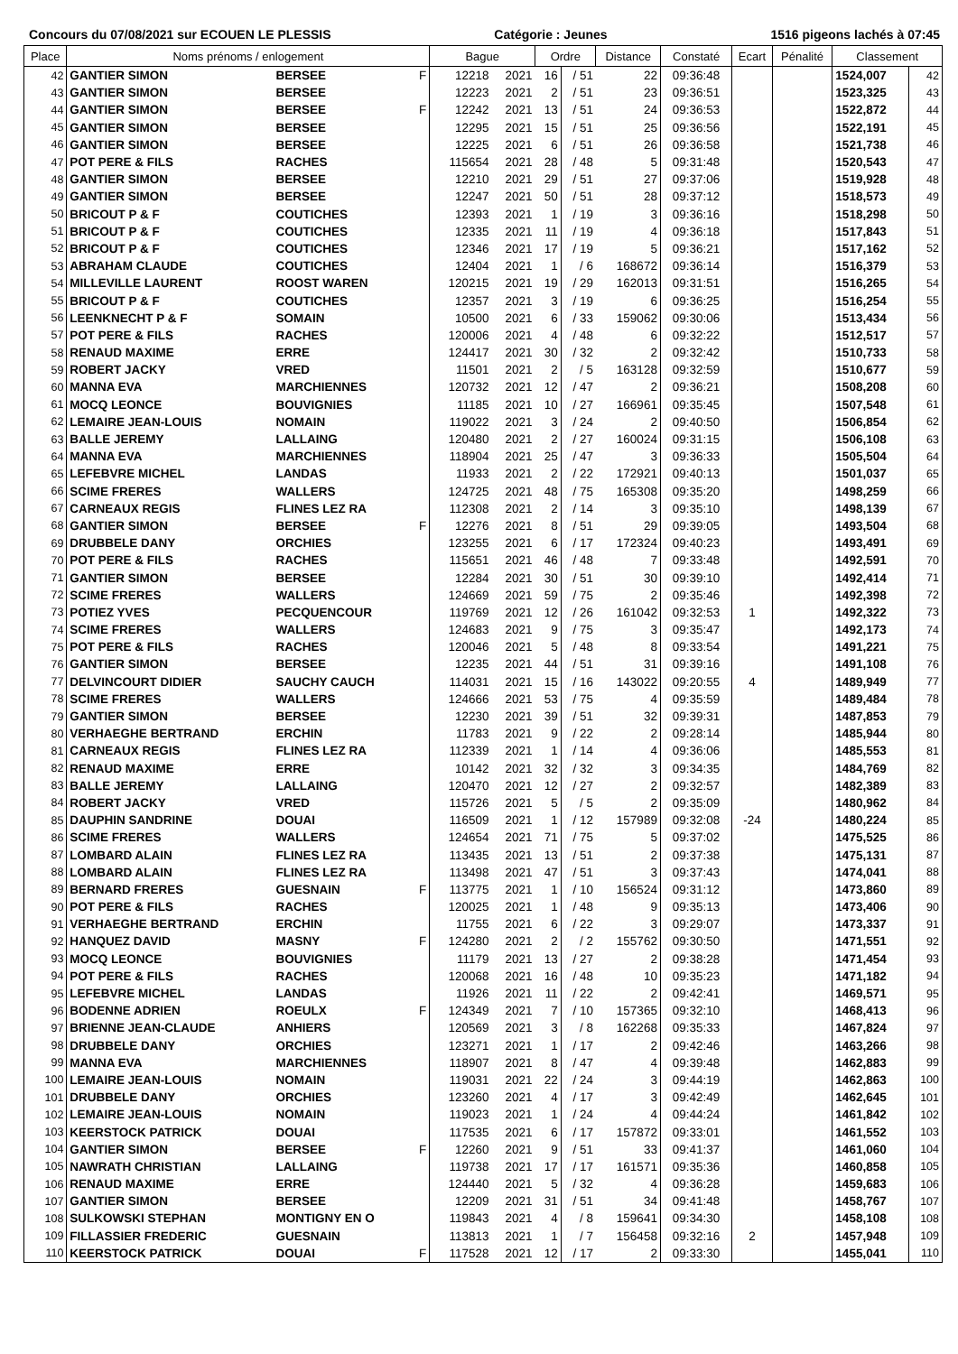Concours du 07/08/2021 sur ECOUEN LE PLESSIS Catégorie : Jeunes 1516 pigeons lachés à 07:45
| Place | Noms prénoms / enlogement | | | Bague | | Ordre | | Distance | Constaté | Ecart | Pénalité | Classement | |
| --- | --- | --- | --- | --- | --- | --- | --- | --- | --- | --- | --- | --- | --- |
| 42 | GANTIER SIMON | BERSEE | F | 12218 | 2021 | 16 | / 51 | 22 | 09:36:48 | | | 1524,007 | 42 |
| 43 | GANTIER SIMON | BERSEE | | 12223 | 2021 | 2 | / 51 | 23 | 09:36:51 | | | 1523,325 | 43 |
| 44 | GANTIER SIMON | BERSEE | F | 12242 | 2021 | 13 | / 51 | 24 | 09:36:53 | | | 1522,872 | 44 |
| 45 | GANTIER SIMON | BERSEE | | 12295 | 2021 | 15 | / 51 | 25 | 09:36:56 | | | 1522,191 | 45 |
| 46 | GANTIER SIMON | BERSEE | | 12225 | 2021 | 6 | / 51 | 26 | 09:36:58 | | | 1521,738 | 46 |
| 47 | POT PERE & FILS | RACHES | | 115654 | 2021 | 28 | / 48 | 5 | 09:31:48 | | | 1520,543 | 47 |
| 48 | GANTIER SIMON | BERSEE | | 12210 | 2021 | 29 | / 51 | 27 | 09:37:06 | | | 1519,928 | 48 |
| 49 | GANTIER SIMON | BERSEE | | 12247 | 2021 | 50 | / 51 | 28 | 09:37:12 | | | 1518,573 | 49 |
| 50 | BRICOUT P & F | COUTICHES | | 12393 | 2021 | 1 | / 19 | 3 | 09:36:16 | | | 1518,298 | 50 |
| 51 | BRICOUT P & F | COUTICHES | | 12335 | 2021 | 11 | / 19 | 4 | 09:36:18 | | | 1517,843 | 51 |
| 52 | BRICOUT P & F | COUTICHES | | 12346 | 2021 | 17 | / 19 | 5 | 09:36:21 | | | 1517,162 | 52 |
| 53 | ABRAHAM CLAUDE | COUTICHES | | 12404 | 2021 | 1 | / 6 | 168672 | 09:36:14 | | | 1516,379 | 53 |
| 54 | MILLEVILLE LAURENT | ROOST WAREN | | 120215 | 2021 | 19 | / 29 | 162013 | 09:31:51 | | | 1516,265 | 54 |
| 55 | BRICOUT P & F | COUTICHES | | 12357 | 2021 | 3 | / 19 | 6 | 09:36:25 | | | 1516,254 | 55 |
| 56 | LEENKNECHT P & F | SOMAIN | | 10500 | 2021 | 6 | / 33 | 159062 | 09:30:06 | | | 1513,434 | 56 |
| 57 | POT PERE & FILS | RACHES | | 120006 | 2021 | 4 | / 48 | 6 | 09:32:22 | | | 1512,517 | 57 |
| 58 | RENAUD MAXIME | ERRE | | 124417 | 2021 | 30 | / 32 | 2 | 09:32:42 | | | 1510,733 | 58 |
| 59 | ROBERT JACKY | VRED | | 11501 | 2021 | 2 | / 5 | 163128 | 09:32:59 | | | 1510,677 | 59 |
| 60 | MANNA EVA | MARCHIENNES | | 120732 | 2021 | 12 | / 47 | 2 | 09:36:21 | | | 1508,208 | 60 |
| 61 | MOCQ LEONCE | BOUVIGNIES | | 11185 | 2021 | 10 | / 27 | 166961 | 09:35:45 | | | 1507,548 | 61 |
| 62 | LEMAIRE JEAN-LOUIS | NOMAIN | | 119022 | 2021 | 3 | / 24 | 2 | 09:40:50 | | | 1506,854 | 62 |
| 63 | BALLE JEREMY | LALLAING | | 120480 | 2021 | 2 | / 27 | 160024 | 09:31:15 | | | 1506,108 | 63 |
| 64 | MANNA EVA | MARCHIENNES | | 118904 | 2021 | 25 | / 47 | 3 | 09:36:33 | | | 1505,504 | 64 |
| 65 | LEFEBVRE MICHEL | LANDAS | | 11933 | 2021 | 2 | / 22 | 172921 | 09:40:13 | | | 1501,037 | 65 |
| 66 | SCIME FRERES | WALLERS | | 124725 | 2021 | 48 | / 75 | 165308 | 09:35:20 | | | 1498,259 | 66 |
| 67 | CARNEAUX REGIS | FLINES LEZ RA | | 112308 | 2021 | 2 | / 14 | 3 | 09:35:10 | | | 1498,139 | 67 |
| 68 | GANTIER SIMON | BERSEE | F | 12276 | 2021 | 8 | / 51 | 29 | 09:39:05 | | | 1493,504 | 68 |
| 69 | DRUBBELE DANY | ORCHIES | | 123255 | 2021 | 6 | / 17 | 172324 | 09:40:23 | | | 1493,491 | 69 |
| 70 | POT PERE & FILS | RACHES | | 115651 | 2021 | 46 | / 48 | 7 | 09:33:48 | | | 1492,591 | 70 |
| 71 | GANTIER SIMON | BERSEE | | 12284 | 2021 | 30 | / 51 | 30 | 09:39:10 | | | 1492,414 | 71 |
| 72 | SCIME FRERES | WALLERS | | 124669 | 2021 | 59 | / 75 | 2 | 09:35:46 | | | 1492,398 | 72 |
| 73 | POTIEZ YVES | PECQUENCOUR | | 119769 | 2021 | 12 | / 26 | 161042 | 09:32:53 | 1 | | 1492,322 | 73 |
| 74 | SCIME FRERES | WALLERS | | 124683 | 2021 | 9 | / 75 | 3 | 09:35:47 | | | 1492,173 | 74 |
| 75 | POT PERE & FILS | RACHES | | 120046 | 2021 | 5 | / 48 | 8 | 09:33:54 | | | 1491,221 | 75 |
| 76 | GANTIER SIMON | BERSEE | | 12235 | 2021 | 44 | / 51 | 31 | 09:39:16 | | | 1491,108 | 76 |
| 77 | DELVINCOURT DIDIER | SAUCHY CAUCH | | 114031 | 2021 | 15 | / 16 | 143022 | 09:20:55 | 4 | | 1489,949 | 77 |
| 78 | SCIME FRERES | WALLERS | | 124666 | 2021 | 53 | / 75 | 4 | 09:35:59 | | | 1489,484 | 78 |
| 79 | GANTIER SIMON | BERSEE | | 12230 | 2021 | 39 | / 51 | 32 | 09:39:31 | | | 1487,853 | 79 |
| 80 | VERHAEGHE BERTRAND | ERCHIN | | 11783 | 2021 | 9 | / 22 | 2 | 09:28:14 | | | 1485,944 | 80 |
| 81 | CARNEAUX REGIS | FLINES LEZ RA | | 112339 | 2021 | 1 | / 14 | 4 | 09:36:06 | | | 1485,553 | 81 |
| 82 | RENAUD MAXIME | ERRE | | 10142 | 2021 | 32 | / 32 | 3 | 09:34:35 | | | 1484,769 | 82 |
| 83 | BALLE JEREMY | LALLAING | | 120470 | 2021 | 12 | / 27 | 2 | 09:32:57 | | | 1482,389 | 83 |
| 84 | ROBERT JACKY | VRED | | 115726 | 2021 | 5 | / 5 | 2 | 09:35:09 | | | 1480,962 | 84 |
| 85 | DAUPHIN SANDRINE | DOUAI | | 116509 | 2021 | 1 | / 12 | 157989 | 09:32:08 | -24 | | 1480,224 | 85 |
| 86 | SCIME FRERES | WALLERS | | 124654 | 2021 | 71 | / 75 | 5 | 09:37:02 | | | 1475,525 | 86 |
| 87 | LOMBARD ALAIN | FLINES LEZ RA | | 113435 | 2021 | 13 | / 51 | 2 | 09:37:38 | | | 1475,131 | 87 |
| 88 | LOMBARD ALAIN | FLINES LEZ RA | | 113498 | 2021 | 47 | / 51 | 3 | 09:37:43 | | | 1474,041 | 88 |
| 89 | BERNARD FRERES | GUESNAIN | F | 113775 | 2021 | 1 | / 10 | 156524 | 09:31:12 | | | 1473,860 | 89 |
| 90 | POT PERE & FILS | RACHES | | 120025 | 2021 | 1 | / 48 | 9 | 09:35:13 | | | 1473,406 | 90 |
| 91 | VERHAEGHE BERTRAND | ERCHIN | | 11755 | 2021 | 6 | / 22 | 3 | 09:29:07 | | | 1473,337 | 91 |
| 92 | HANQUEZ DAVID | MASNY | F | 124280 | 2021 | 2 | / 2 | 155762 | 09:30:50 | | | 1471,551 | 92 |
| 93 | MOCQ LEONCE | BOUVIGNIES | | 11179 | 2021 | 13 | / 27 | 2 | 09:38:28 | | | 1471,454 | 93 |
| 94 | POT PERE & FILS | RACHES | | 120068 | 2021 | 16 | / 48 | 10 | 09:35:23 | | | 1471,182 | 94 |
| 95 | LEFEBVRE MICHEL | LANDAS | | 11926 | 2021 | 11 | / 22 | 2 | 09:42:41 | | | 1469,571 | 95 |
| 96 | BODENNE ADRIEN | ROEULX | F | 124349 | 2021 | 7 | / 10 | 157365 | 09:32:10 | | | 1468,413 | 96 |
| 97 | BRIENNE JEAN-CLAUDE | ANHIERS | | 120569 | 2021 | 3 | / 8 | 162268 | 09:35:33 | | | 1467,824 | 97 |
| 98 | DRUBBELE DANY | ORCHIES | | 123271 | 2021 | 1 | / 17 | 2 | 09:42:46 | | | 1463,266 | 98 |
| 99 | MANNA EVA | MARCHIENNES | | 118907 | 2021 | 8 | / 47 | 4 | 09:39:48 | | | 1462,883 | 99 |
| 100 | LEMAIRE JEAN-LOUIS | NOMAIN | | 119031 | 2021 | 22 | / 24 | 3 | 09:44:19 | | | 1462,863 | 100 |
| 101 | DRUBBELE DANY | ORCHIES | | 123260 | 2021 | 4 | / 17 | 3 | 09:42:49 | | | 1462,645 | 101 |
| 102 | LEMAIRE JEAN-LOUIS | NOMAIN | | 119023 | 2021 | 1 | / 24 | 4 | 09:44:24 | | | 1461,842 | 102 |
| 103 | KEERSTOCK PATRICK | DOUAI | | 117535 | 2021 | 6 | / 17 | 157872 | 09:33:01 | | | 1461,552 | 103 |
| 104 | GANTIER SIMON | BERSEE | F | 12260 | 2021 | 9 | / 51 | 33 | 09:41:37 | | | 1461,060 | 104 |
| 105 | NAWRATH CHRISTIAN | LALLAING | | 119738 | 2021 | 17 | / 17 | 161571 | 09:35:36 | | | 1460,858 | 105 |
| 106 | RENAUD MAXIME | ERRE | | 124440 | 2021 | 5 | / 32 | 4 | 09:36:28 | | | 1459,683 | 106 |
| 107 | GANTIER SIMON | BERSEE | | 12209 | 2021 | 31 | / 51 | 34 | 09:41:48 | | | 1458,767 | 107 |
| 108 | SULKOWSKI STEPHAN | MONTIGNY EN O | | 119843 | 2021 | 4 | / 8 | 159641 | 09:34:30 | | | 1458,108 | 108 |
| 109 | FILLASSIER FREDERIC | GUESNAIN | | 113813 | 2021 | 1 | / 7 | 156458 | 09:32:16 | 2 | | 1457,948 | 109 |
| 110 | KEERSTOCK PATRICK | DOUAI | F | 117528 | 2021 | 12 | / 17 | 2 | 09:33:30 | | | 1455,041 | 110 |